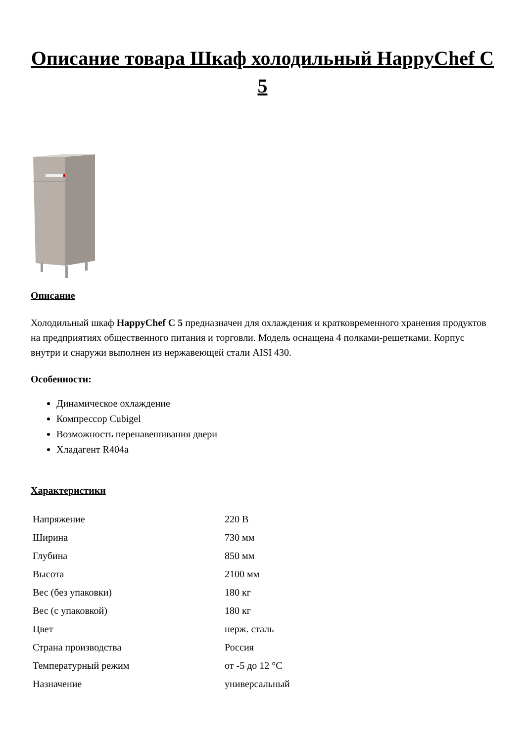Описание товара Шкаф холодильный HappyChef C 5
Описание
Холодильный шкаф HappyChef C 5 предназначен для охлаждения и кратковременного хранения продуктов на предприятиях общественного питания и торговли. Модель оснащена 4 полками-решетками. Корпус внутри и снаружи выполнен из нержавеющей стали AISI 430.
Особенности:
Динамическое охлаждение
Компрессор Cubigel
Возможность перенавешивания двери
Хладагент R404a
Характеристики
| Напряжение | 220 В |
| Ширина | 730 мм |
| Глубина | 850 мм |
| Высота | 2100 мм |
| Вес (без упаковки) | 180 кг |
| Вес (с упаковкой) | 180 кг |
| Цвет | нерж. сталь |
| Страна производства | Россия |
| Температурный режим | от -5 до 12 °C |
| Назначение | универсальный |